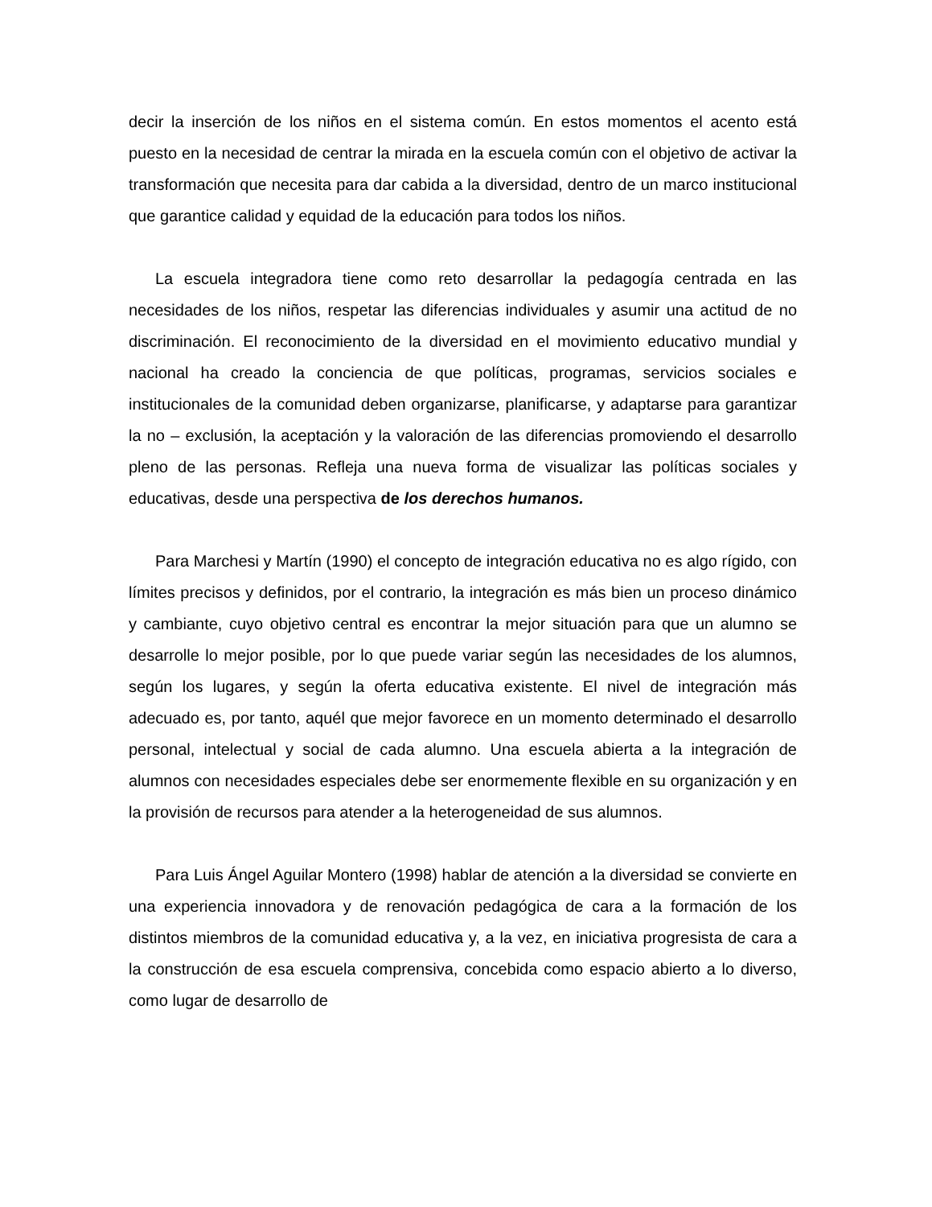decir la inserción de los niños en el sistema común. En estos momentos el acento está puesto en la necesidad de centrar la mirada en la escuela común con el objetivo de activar la transformación que necesita para dar cabida a la diversidad, dentro de un marco institucional que garantice calidad y equidad de la educación para todos los niños.
La escuela integradora tiene como reto desarrollar la pedagogía centrada en las necesidades de los niños, respetar las diferencias individuales y asumir una actitud de no discriminación. El reconocimiento de la diversidad en el movimiento educativo mundial y nacional ha creado la conciencia de que políticas, programas, servicios sociales e institucionales de la comunidad deben organizarse, planificarse, y adaptarse para garantizar la no – exclusión, la aceptación y la valoración de las diferencias promoviendo el desarrollo pleno de las personas. Refleja una nueva forma de visualizar las políticas sociales y educativas, desde una perspectiva de los derechos humanos.
Para Marchesi y Martín (1990) el concepto de integración educativa no es algo rígido, con límites precisos y definidos, por el contrario, la integración es más bien un proceso dinámico y cambiante, cuyo objetivo central es encontrar la mejor situación para que un alumno se desarrolle lo mejor posible, por lo que puede variar según las necesidades de los alumnos, según los lugares, y según la oferta educativa existente. El nivel de integración más adecuado es, por tanto, aquél que mejor favorece en un momento determinado el desarrollo personal, intelectual y social de cada alumno. Una escuela abierta a la integración de alumnos con necesidades especiales debe ser enormemente flexible en su organización y en la provisión de recursos para atender a la heterogeneidad de sus alumnos.
Para Luis Ángel Aguilar Montero (1998) hablar de atención a la diversidad se convierte en una experiencia innovadora y de renovación pedagógica de cara a la formación de los distintos miembros de la comunidad educativa y, a la vez, en iniciativa progresista de cara a la construcción de esa escuela comprensiva, concebida como espacio abierto a lo diverso, como lugar de desarrollo de